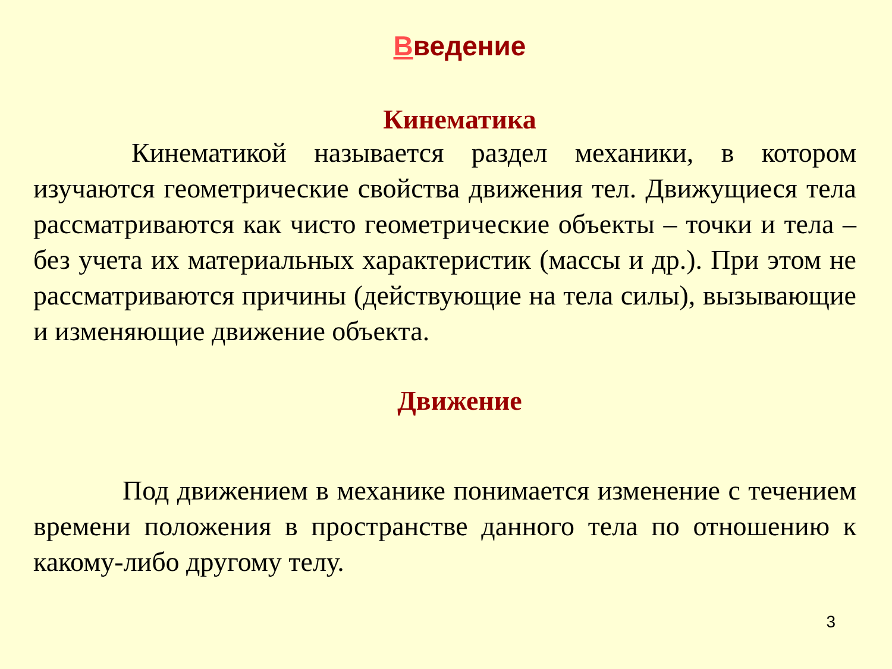Введение
Кинематика
Кинематикой называется раздел механики, в котором изучаются геометрические свойства движения тел. Движущиеся тела рассматриваются как чисто геометрические объекты – точки и тела – без учета их материальных характеристик (массы и др.). При этом не рассматриваются причины (действующие на тела силы), вызывающие и изменяющие движение объекта.
Движение
Под движением в механике понимается изменение с течением времени положения в пространстве данного тела по отношению к какому-либо другому телу.
3